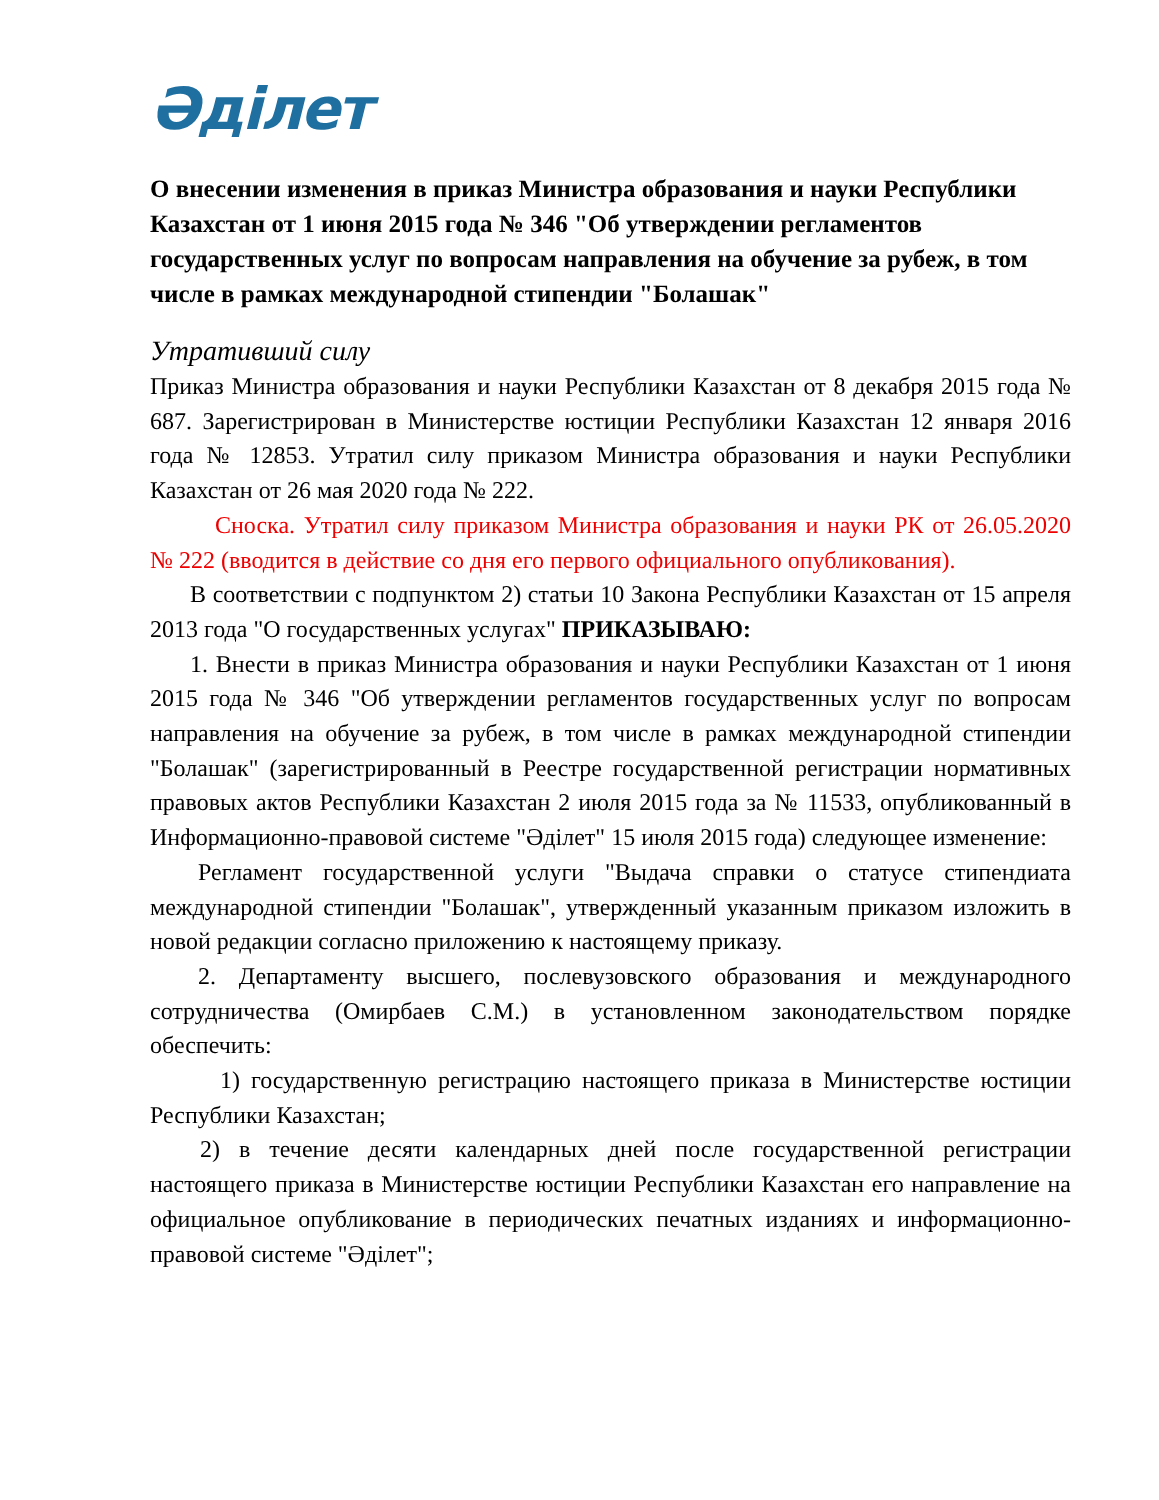Әділет
О внесении изменения в приказ Министра образования и науки Республики Казахстан от 1 июня 2015 года № 346 "Об утверждении регламентов государственных услуг по вопросам направления на обучение за рубеж, в том числе в рамках международной стипендии "Болашак"
Утративший силу
Приказ Министра образования и науки Республики Казахстан от 8 декабря 2015 года № 687. Зарегистрирован в Министерстве юстиции Республики Казахстан 12 января 2016 года № 12853. Утратил силу приказом Министра образования и науки Республики Казахстан от 26 мая 2020 года № 222.
Сноска. Утратил силу приказом Министра образования и науки РК от 26.05.2020 № 222 (вводится в действие со дня его первого официального опубликования).
В соответствии с подпунктом 2) статьи 10 Закона Республики Казахстан от 15 апреля 2013 года "О государственных услугах" ПРИКАЗЫВАЮ:
1. Внести в приказ Министра образования и науки Республики Казахстан от 1 июня 2015 года № 346 "Об утверждении регламентов государственных услуг по вопросам направления на обучение за рубеж, в том числе в рамках международной стипендии "Болашак" (зарегистрированный в Реестре государственной регистрации нормативных правовых актов Республики Казахстан 2 июля 2015 года за № 11533, опубликованный в Информационно-правовой системе "Әділет" 15 июля 2015 года) следующее изменение:
Регламент государственной услуги "Выдача справки о статусе стипендиата международной стипендии "Болашак", утвержденный указанным приказом изложить в новой редакции согласно приложению к настоящему приказу.
2. Департаменту высшего, послевузовского образования и международного сотрудничества (Омирбаев С.М.) в установленном законодательством порядке обеспечить:
1) государственную регистрацию настоящего приказа в Министерстве юстиции Республики Казахстан;
2) в течение десяти календарных дней после государственной регистрации настоящего приказа в Министерстве юстиции Республики Казахстан его направление на официальное опубликование в периодических печатных изданиях и информационно-правовой системе "Әділет";